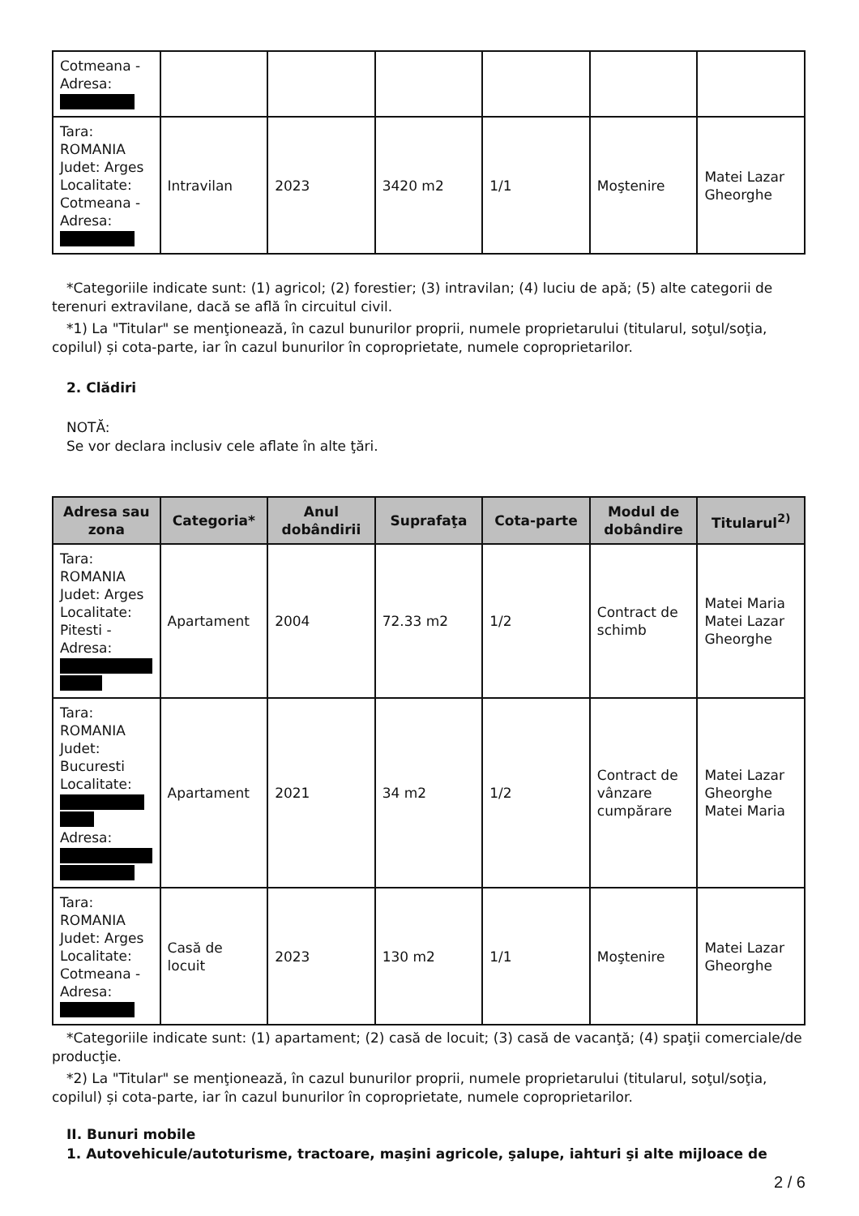| Cotmeana - Adresa: | | | | | | |
| Tara: ROMANIA Judet: Arges Localitate: Cotmeana - Adresa: | Intravilan | 2023 | 3420 m2 | 1/1 | Moştenire | Matei Lazar Gheorghe |
*Categoriile indicate sunt: (1) agricol; (2) forestier; (3) intravilan; (4) luciu de apă; (5) alte categorii de terenuri extravilane, dacă se află în circuitul civil.
*1) La "Titular" se menţionează, în cazul bunurilor proprii, numele proprietarului (titularul, soţul/soţia, copilul) și cota-parte, iar în cazul bunurilor în coproprietate, numele coproprietarilor.
2. Clădiri
NOTĂ:
Se vor declara inclusiv cele aflate în alte ţări.
| Adresa sau zona | Categoria* | Anul dobândirii | Suprafaţa | Cota-parte | Modul de dobândire | Titularul<sup>2)</sup> |
| --- | --- | --- | --- | --- | --- | --- |
| Tara: ROMANIA Judet: Arges Localitate: Pitesti - Adresa: | Apartament | 2004 | 72.33 m2 | 1/2 | Contract de schimb | Matei Maria Matei Lazar Gheorghe |
| Tara: ROMANIA Judet: Bucuresti Localitate: Adresa: | Apartament | 2021 | 34 m2 | 1/2 | Contract de vânzare cumpărare | Matei Lazar Gheorghe Matei Maria |
| Tara: ROMANIA Judet: Arges Localitate: Cotmeana - Adresa: | Casă de locuit | 2023 | 130 m2 | 1/1 | Moştenire | Matei Lazar Gheorghe |
*Categoriile indicate sunt: (1) apartament; (2) casă de locuit; (3) casă de vacanţă; (4) spaţii comerciale/de producţie.
*2) La "Titular" se menţionează, în cazul bunurilor proprii, numele proprietarului (titularul, soţul/soţia, copilul) și cota-parte, iar în cazul bunurilor în coproprietate, numele coproprietarilor.
II. Bunuri mobile
1. Autovehicule/autoturisme, tractoare, maşini agricole, şalupe, iahturi şi alte mijloace de
2 / 6